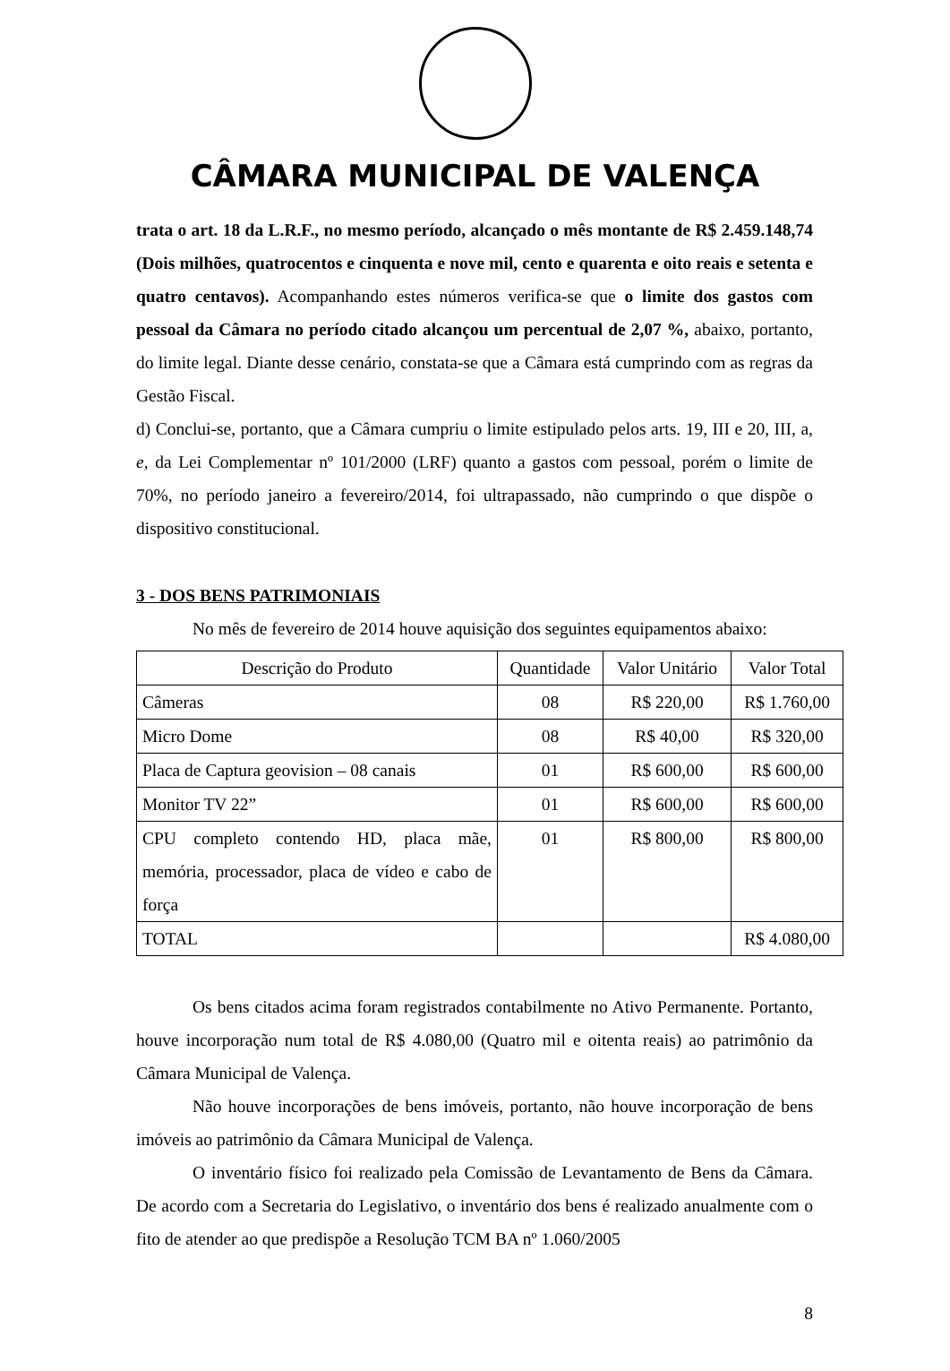CÂMARA MUNICIPAL DE VALENÇA
trata o art. 18 da L.R.F., no mesmo período, alcançado o mês montante de R$ 2.459.148,74 (Dois milhões, quatrocentos e cinquenta e nove mil, cento e quarenta e oito reais e setenta e quatro centavos). Acompanhando estes números verifica-se que o limite dos gastos com pessoal da Câmara no período citado alcançou um percentual de 2,07 %, abaixo, portanto, do limite legal. Diante desse cenário, constata-se que a Câmara está cumprindo com as regras da Gestão Fiscal.
d) Conclui-se, portanto, que a Câmara cumpriu o limite estipulado pelos arts. 19, III e 20, III, a, e, da Lei Complementar nº 101/2000 (LRF) quanto a gastos com pessoal, porém o limite de 70%, no período janeiro a fevereiro/2014, foi ultrapassado, não cumprindo o que dispõe o dispositivo constitucional.
3 - DOS BENS PATRIMONIAIS
No mês de fevereiro de 2014 houve aquisição dos seguintes equipamentos abaixo:
| Descrição do Produto | Quantidade | Valor Unitário | Valor Total |
| --- | --- | --- | --- |
| Câmeras | 08 | R$ 220,00 | R$ 1.760,00 |
| Micro Dome | 08 | R$ 40,00 | R$ 320,00 |
| Placa de Captura geovision – 08 canais | 01 | R$ 600,00 | R$ 600,00 |
| Monitor TV 22” | 01 | R$ 600,00 | R$ 600,00 |
| CPU completo contendo HD, placa mãe, memória, processador, placa de vídeo e cabo de força | 01 | R$ 800,00 | R$ 800,00 |
| TOTAL | | | R$ 4.080,00 |
Os bens citados acima foram registrados contabilmente no Ativo Permanente. Portanto, houve incorporação num total de R$ 4.080,00 (Quatro mil e oitenta reais) ao patrimônio da Câmara Municipal de Valença.
Não houve incorporações de bens imóveis, portanto, não houve incorporação de bens imóveis ao patrimônio da Câmara Municipal de Valença.
O inventário físico foi realizado pela Comissão de Levantamento de Bens da Câmara. De acordo com a Secretaria do Legislativo, o inventário dos bens é realizado anualmente com o fito de atender ao que predispõe a Resolução TCM BA nº 1.060/2005
8